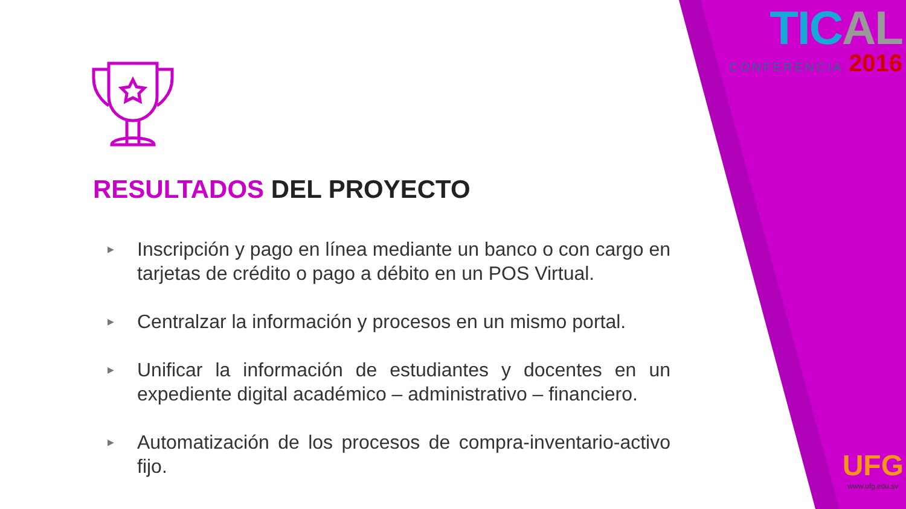TICAL
CONFERENCIA 2016
RESULTADOS DEL PROYECTO
▶ Inscripción y pago en línea mediante un banco o con cargo en tarjetas de crédito o pago a débito en un POS Virtual.
▶ Centralzar la información y procesos en un mismo portal.
▶ Unificar la información de estudiantes y docentes en un expediente digital académico – administrativo – financiero.
▶ Automatización de los procesos de compra-inventario-activo fijo.
UFG
www.ufg.edu.sv